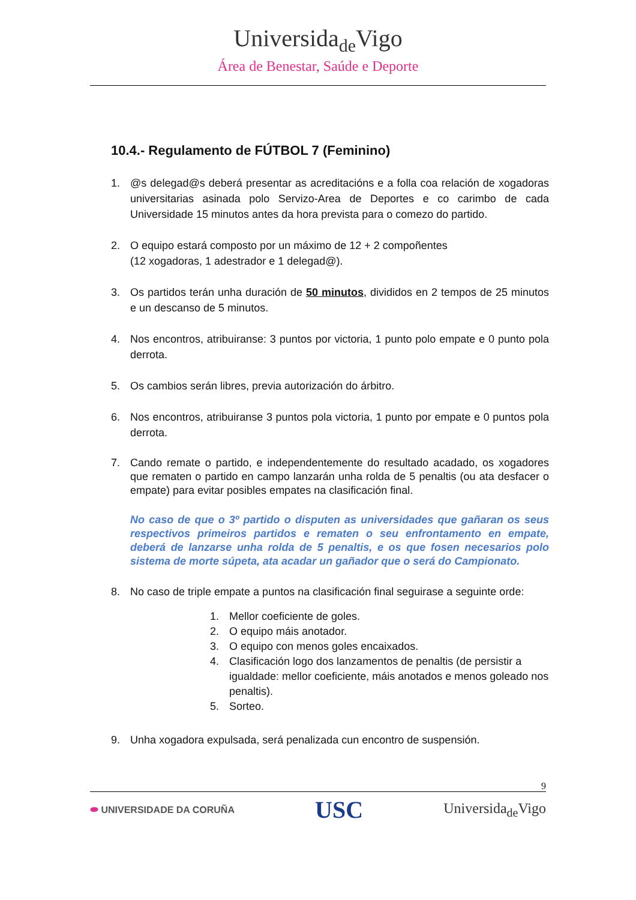Universida<sub>de</sub>Vigo
Área de Benestar, Saúde e Deporte
10.4.- Regulamento de FÚTBOL 7 (Feminino)
1. @s delegad@s deberá presentar as acreditacións e a folla coa relación de xogadoras universitarias asinada polo Servizo-Area de Deportes e co carimbo de cada Universidade 15 minutos antes da hora prevista para o comezo do partido.
2. O equipo estará composto por un máximo de 12 + 2 compoñentes
(12 xogadoras, 1 adestrador e 1 delegad@).
3. Os partidos terán unha duración de 50 minutos, divididos en 2 tempos de 25 minutos e un descanso de 5 minutos.
4. Nos encontros, atribuiranse: 3 puntos por victoria, 1 punto polo empate e 0 punto pola derrota.
5. Os cambios serán libres, previa autorización do árbitro.
6. Nos encontros, atribuiranse 3 puntos pola victoria, 1 punto por empate e 0 puntos pola derrota.
7. Cando remate o partido, e independentemente do resultado acadado, os xogadores que rematen o partido en campo lanzarán unha rolda de 5 penaltis (ou ata desfacer o empate) para evitar posibles empates na clasificación final.
No caso de que o 3º partido o disputen as universidades que gañaran os seus respectivos primeiros partidos e rematen o seu enfrontamento en empate, deberá de lanzarse unha rolda de 5 penaltis, e os que fosen necesarios polo sistema de morte súpeta, ata acadar un gañador que o será do Campionato.
8. No caso de triple empate a puntos na clasificación final seguirase a seguinte orde:
1. Mellor coeficiente de goles.
2. O equipo máis anotador.
3. O equipo con menos goles encaixados.
4. Clasificación logo dos lanzamentos de penaltis (de persistir a igualdade: mellor coeficiente, máis anotados e menos goleado nos penaltis).
5. Sorteo.
9. Unha xogadora expulsada, será penalizada cun encontro de suspensión.
9
⬬ UNIVERSIDADE DA CORUÑA USC Universida<sub>de</sub>Vigo